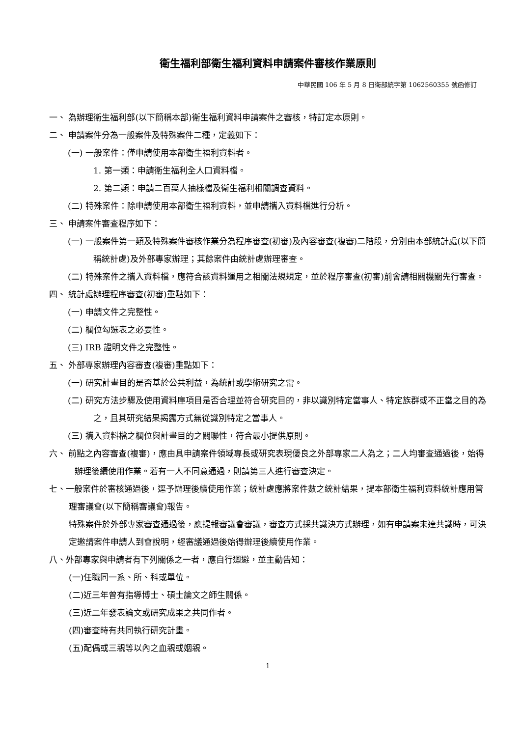衛生福利部衛生福利資料申請案件審核作業原則
中華民國 106 年 5 月 8 日衛部統字第 1062560355 號函修訂
一、 為辦理衛生福利部(以下簡稱本部)衛生福利資料申請案件之審核，特訂定本原則。
二、 申請案件分為一般案件及特殊案件二種，定義如下：
(一) 一般案件：僅申請使用本部衛生福利資料者。
1. 第一類：申請衛生福利全人口資料檔。
2. 第二類：申請二百萬人抽樣檔及衛生福利相關調查資料。
(二) 特殊案件：除申請使用本部衛生福利資料，並申請攜入資料檔進行分析。
三、 申請案件審查程序如下：
(一) 一般案件第一類及特殊案件審核作業分為程序審查(初審)及內容審查(複審)二階段，分別由本部統計處(以下簡稱統計處)及外部專家辦理；其餘案件由統計處辦理審查。
(二) 特殊案件之攜入資料檔，應符合該資料運用之相關法規規定，並於程序審查(初審)前會請相關機關先行審查。
四、 統計處辦理程序審查(初審)重點如下：
(一) 申請文件之完整性。
(二) 欄位勾選表之必要性。
(三) IRB 證明文件之完整性。
五、 外部專家辦理內容審查(複審)重點如下：
(一) 研究計畫目的是否基於公共利益，為統計或學術研究之需。
(二) 研究方法步驟及使用資料庫項目是否合理並符合研究目的，非以識別特定當事人、特定族群或不正當之目的為之，且其研究結果揭露方式無從識別特定之當事人。
(三) 攜入資料檔之欄位與計畫目的之關聯性，符合最小提供原則。
六、 前點之內容審查(複審)，應由具申請案件領域專長或研究表現優良之外部專家二人為之；二人均審查通過後，始得辦理後續使用作業。若有一人不同意通過，則請第三人進行審查決定。
七、一般案件於審核通過後，逕予辦理後續使用作業；統計處應將案件數之統計結果，提本部衛生福利資料統計應用管理審議會(以下簡稱審議會)報告。
特殊案件於外部專家審查通過後，應提報審議會審議，審查方式採共識決方式辦理，如有申請案未達共識時，可決定邀請案件申請人到會說明，經審議通過後始得辦理後續使用作業。
八、外部專家與申請者有下列關係之一者，應自行迴避，並主動告知：
(一)任職同一系、所、科或單位。
(二)近三年曾有指導博士、碩士論文之師生關係。
(三)近二年發表論文或研究成果之共同作者。
(四)審查時有共同執行研究計畫。
(五)配偶或三親等以內之血親或姻親。
1